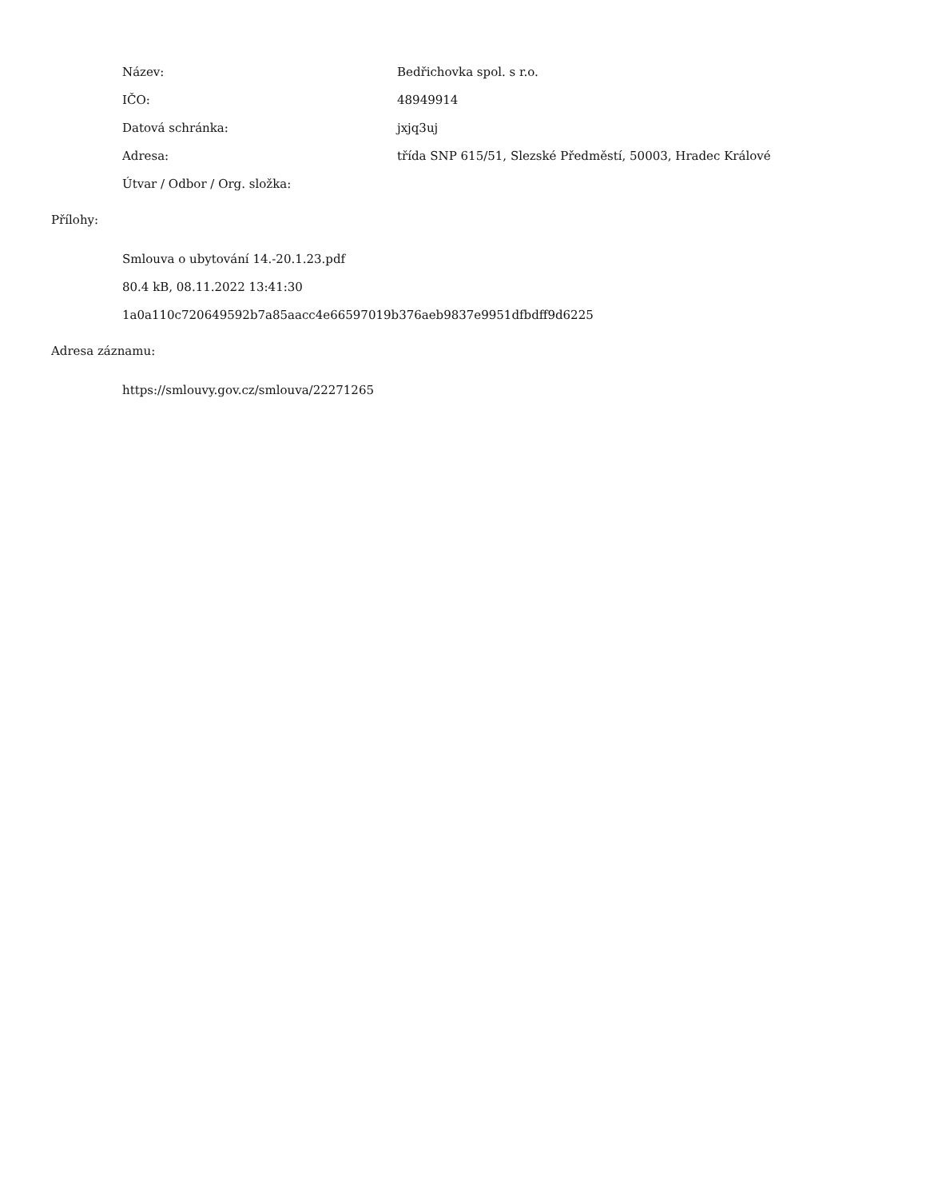Název: Bedřichovka spol. s r.o.
IČO: 48949914
Datová schránka: jxjq3uj
Adresa: třída SNP 615/51, Slezské Předměstí, 50003, Hradec Králové
Útvar / Odbor / Org. složka:
Přílohy:
Smlouva o ubytování 14.-20.1.23.pdf
80.4 kB, 08.11.2022 13:41:30
1a0a110c720649592b7a85aacc4e66597019b376aeb9837e9951dfbdff9d6225
Adresa záznamu:
https://smlouvy.gov.cz/smlouva/22271265